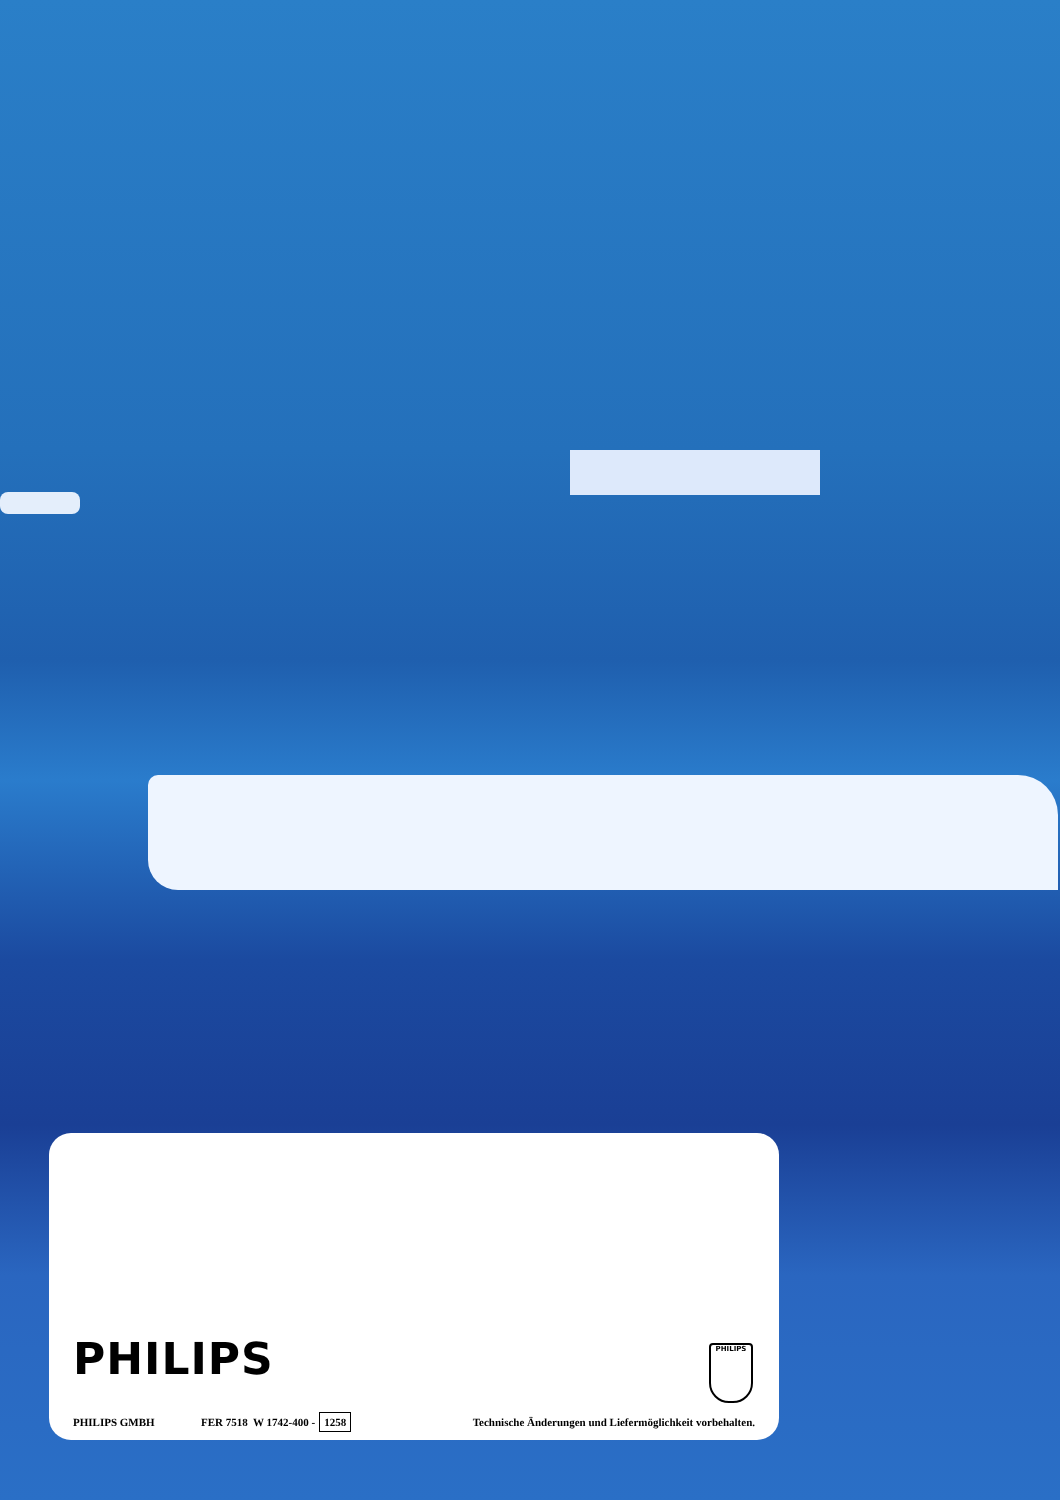PHILIPS
PHILIPS
PHILIPS GMBH FER 7518 W 1742-400 - 1258 Technische Änderungen und Liefermöglichkeit vorbehalten.